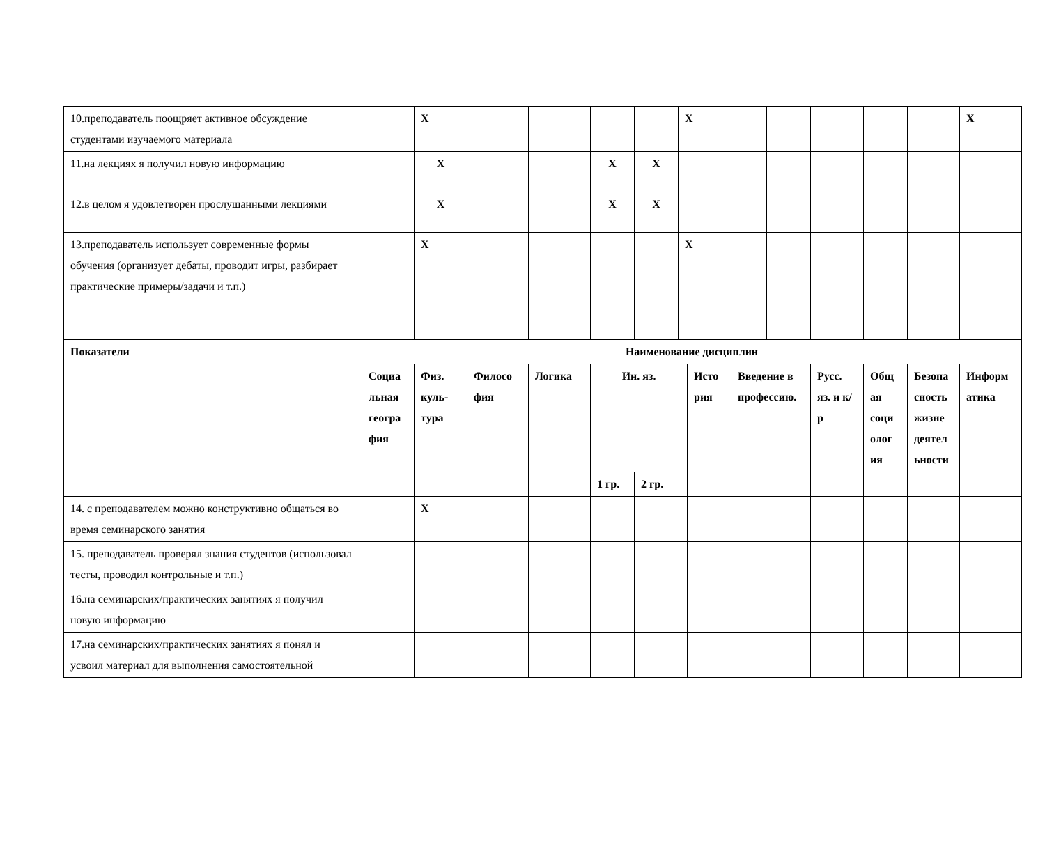| 10.преподаватель поощряет активное обсуждение студентами изучаемого материала | | X | | | | | X | | | | | | | X |
| 11.на лекциях я получил новую информацию | | X | | | X | X | | | | | | | | |
| 12.в целом я удовлетворен прослушанными лекциями | | X | | | X | X | | | | | | | | |
| 13.преподаватель использует современные формы обучения (организует дебаты, проводит игры, разбирает практические примеры/задачи и т.п.) | | X | | | | | X | | | | | | | |
| Показатели | Наименование дисциплин | | | | | | | | | | | | | |
| | Социа льная геогра фия | Физ. куль-тура | Филосо фия | Логика | Ин. яз. | | | Исто рия | Введение в профессию. | | Русс. яз. и к/р | Общ ая соци олог ия | Безопа сность жизне деятел ьности | Информ атика |
| | | | | | 1 гр. | 2 гр. | | | | | | | | |
| 14. с преподавателем можно конструктивно общаться во время семинарского занятия | | X | | | | | | | | | | | | |
| 15. преподаватель проверял знания студентов (использовал тесты, проводил контрольные и т.п.) | | | | | | | | | | | | | | |
| 16.на семинарских/практических занятиях я получил новую информацию | | | | | | | | | | | | | | |
| 17.на семинарских/практических занятиях я понял и усвоил материал для выполнения самостоятельной | | | | | | | | | | | | | | |